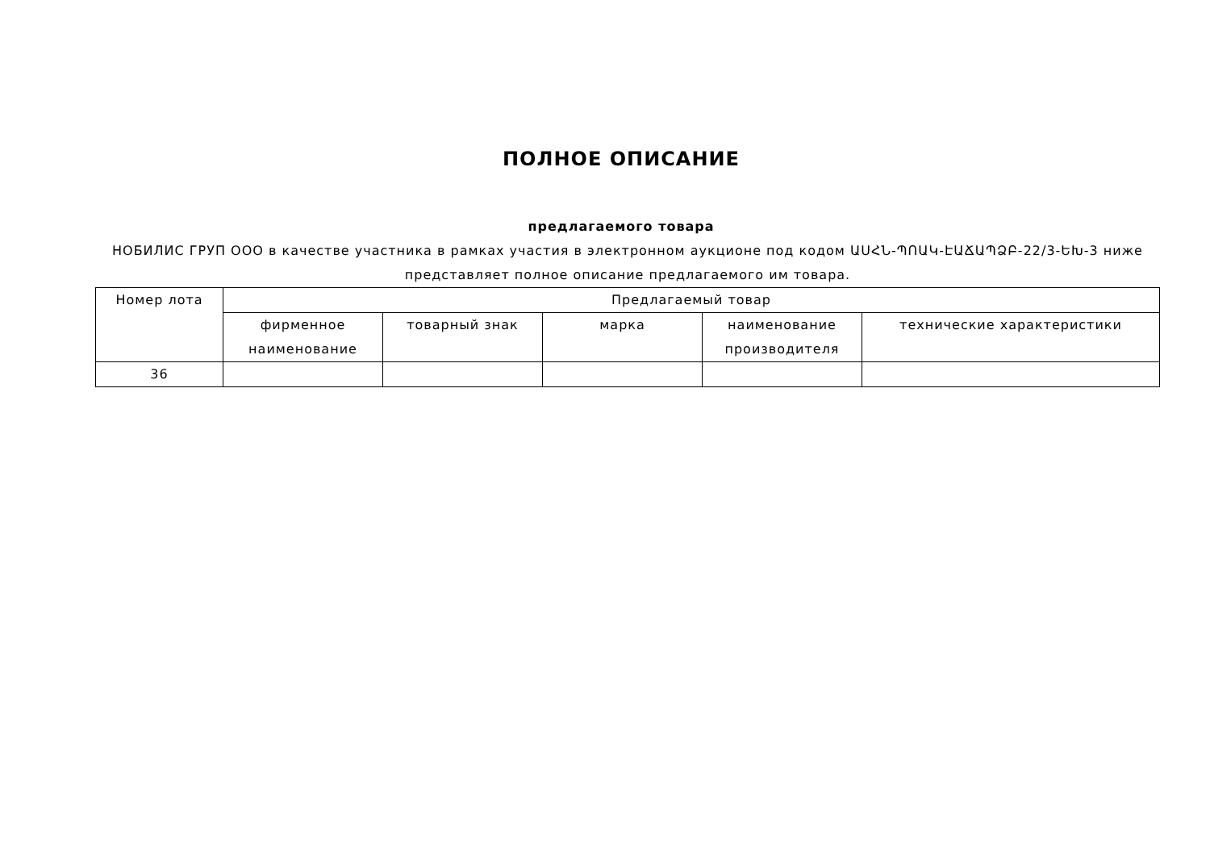ПОЛНОЕ ОПИСАНИЕ
предлагаемого товара
НОБИЛИС ГРУП ООО в качестве участника в рамках участия в электронном аукционе под кодом ԱՍՀՆ-ՊՈԱԿ-ԷԱՃԱՊՁԲ-22/3-ԵԽ-3 ниже представляет полное описание предлагаемого им товара.
| Номер лота | Предлагаемый товар | | | | |
| --- | --- | --- | --- | --- | --- |
| | фирменное наименование | товарный знак | марка | наименование производителя | технические характеристики |
| 36 | | | | | |